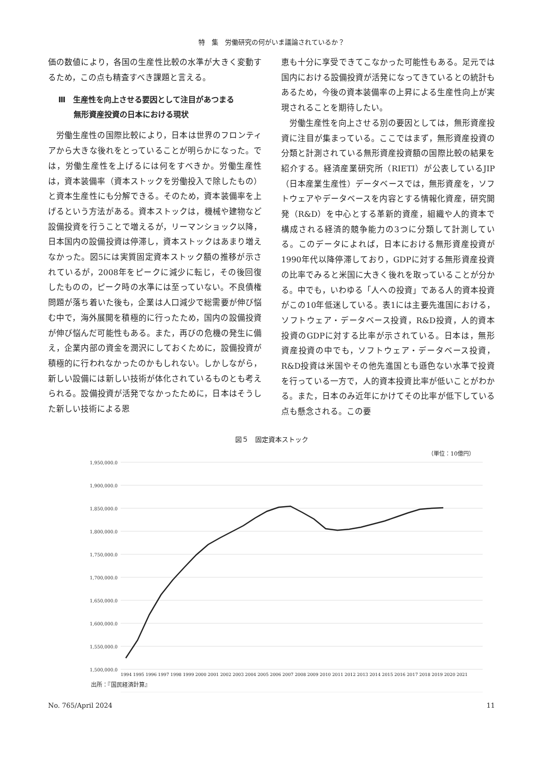特　集　労働研究の何がいま議論されているか？
価の数値により，各国の生産性比較の水準が大きく変動するため，この点も精査すべき課題と言える。
Ⅲ　生産性を向上させる要因として注目があつまる
　　無形資産投資の日本における現状
労働生産性の国際比較により，日本は世界のフロンティアから大きな後れをとっていることが明らかになった。では，労働生産性を上げるには何をすべきか。労働生産性は，資本装備率（資本ストックを労働投入で除したもの）と資本生産性にも分解できる。そのため，資本装備率を上げるという方法がある。資本ストックは，機械や建物など設備投資を行うことで増えるが，リーマンショック以降，日本国内の設備投資は停滞し，資本ストックはあまり増えなかった。図5には実質固定資本ストック額の推移が示されているが，2008年をピークに減少に転じ，その後回復したものの，ピーク時の水準には至っていない。不良債権問題が落ち着いた後も，企業は人口減少で総需要が伸び悩む中で，海外展開を積極的に行ったため，国内の設備投資が伸び悩んだ可能性もある。また，再びの危機の発生に備え，企業内部の資金を潤沢にしておくために，設備投資が積極的に行われなかったのかもしれない。しかしながら，新しい設備には新しい技術が体化されているものとも考えられる。設備投資が活発でなかったために，日本はそうした新しい技術による恩
恵も十分に享受できてこなかった可能性もある。足元では国内における設備投資が活発になってきているとの統計もあるため，今後の資本装備率の上昇による生産性向上が実現されることを期待したい。
労働生産性を向上させる別の要因としては，無形資産投資に注目が集まっている。ここではまず，無形資産投資の分類と計測されている無形資産投資額の国際比較の結果を紹介する。経済産業研究所（RIETI）が公表しているJIP（日本産業生産性）データベースでは，無形資産を，ソフトウェアやデータベースを内容とする情報化資産，研究開発（R&D）を中心とする革新的資産，組織や人的資本で構成される経済的競争能力の3つに分類して計測している。このデータによれば，日本における無形資産投資が1990年代以降停滞しており，GDPに対する無形資産投資の比率でみると米国に大きく後れを取っていることが分かる。中でも，いわゆる「人への投資」である人的資本投資がこの10年低迷している。表1には主要先進国における，ソフトウェア・データベース投資，R&D投資，人的資本投資のGDPに対する比率が示されている。日本は，無形資産投資の中でも，ソフトウェア・データベース投資，R&D投資は米国やその他先進国とも遜色ない水準で投資を行っている一方で，人的資本投資比率が低いことがわかる。また，日本のみ近年にかけてその比率が低下している点も懸念される。この要
図５　固定資本ストック
（単位：10億円）
1,950,000.0
1,900,000.0
1,850,000.0
1,800,000.0
1,750,000.0
1,700,000.0
1,650,000.0
1,600,000.0
1,550,000.0
1,500,000.0
1994 1995 1996 1997 1998 1999 2000 2001 2002 2003 2004 2005 2006 2007 2008 2009 2010 2011 2012 2013 2014 2015 2016 2017 2018 2019 2020 2021
出所：『国民経済計算』
No. 765/April 2024 11